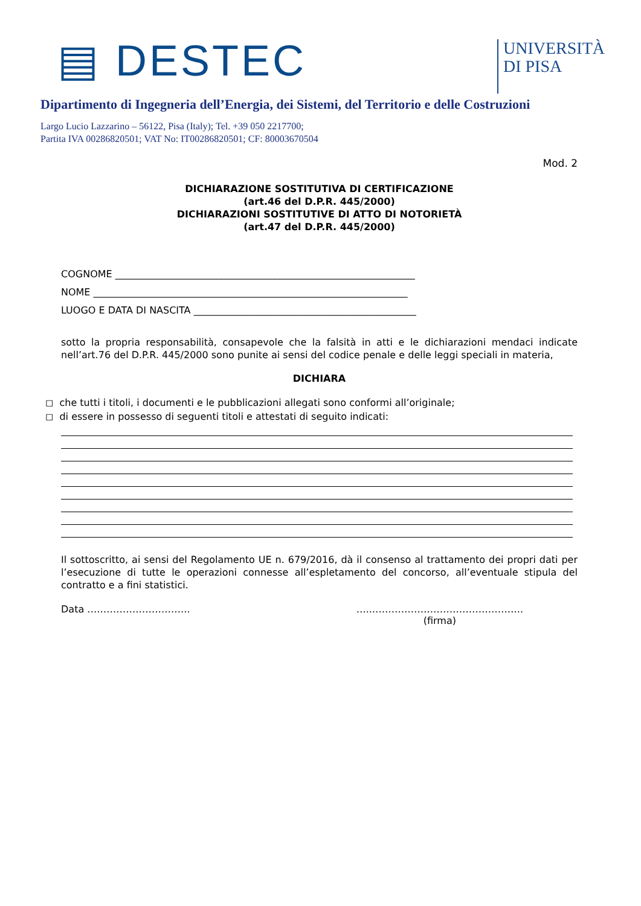▤ DESTEC
UNIVERSITÀ
DI PISA
Dipartimento di Ingegneria dell’Energia, dei Sistemi, del Territorio e delle Costruzioni
Largo Lucio Lazzarino – 56122, Pisa (Italy); Tel. +39 050 2217700;
Partita IVA 00286820501; VAT No: IT00286820501; CF: 80003670504
Mod. 2
DICHIARAZIONE SOSTITUTIVA DI CERTIFICAZIONE
(art.46 del D.P.R. 445/2000)
DICHIARAZIONI SOSTITUTIVE DI ATTO DI NOTORIETÀ
(art.47 del D.P.R. 445/2000)
COGNOME ______________________________________________________________
NOME _________________________________________________________________
LUOGO E DATA DI NASCITA ______________________________________________
sotto la propria responsabilità, consapevole che la falsità in atti e le dichiarazioni mendaci indicate nell’art.76 del D.P.R. 445/2000 sono punite ai sensi del codice penale e delle leggi speciali in materia,
DICHIARA
◻ che tutti i titoli, i documenti e le pubblicazioni allegati sono conformi all’originale;
◻ di essere in possesso di seguenti titoli e attestati di seguito indicati:
Il sottoscritto, ai sensi del Regolamento UE n. 679/2016, dà il consenso al trattamento dei propri dati per l’esecuzione di tutte le operazioni connesse all’espletamento del concorso, all’eventuale stipula del contratto e a fini statistici.
Data ………………………….. …..………………………………………..
(firma)